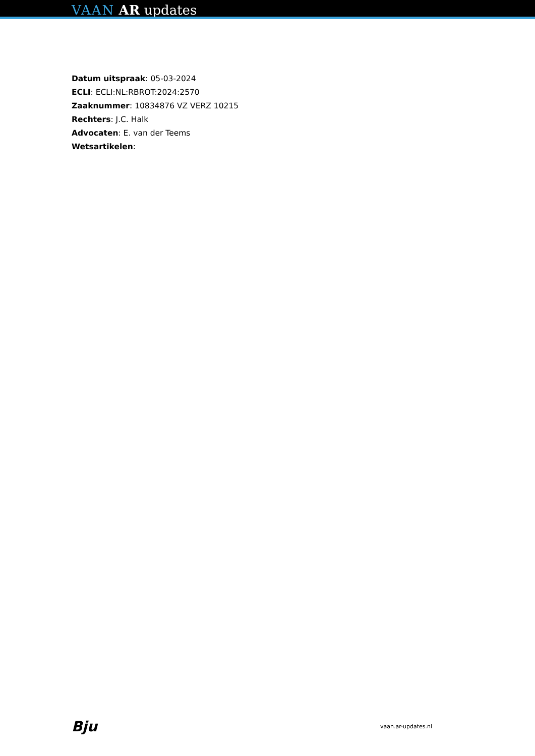VAAN AR updates
Datum uitspraak: 05-03-2024
ECLI: ECLI:NL:RBROT:2024:2570
Zaaknummer: 10834876 VZ VERZ 10215
Rechters: J.C. Halk
Advocaten: E. van der Teems
Wetsartikelen:
Bju vaan.ar-updates.nl